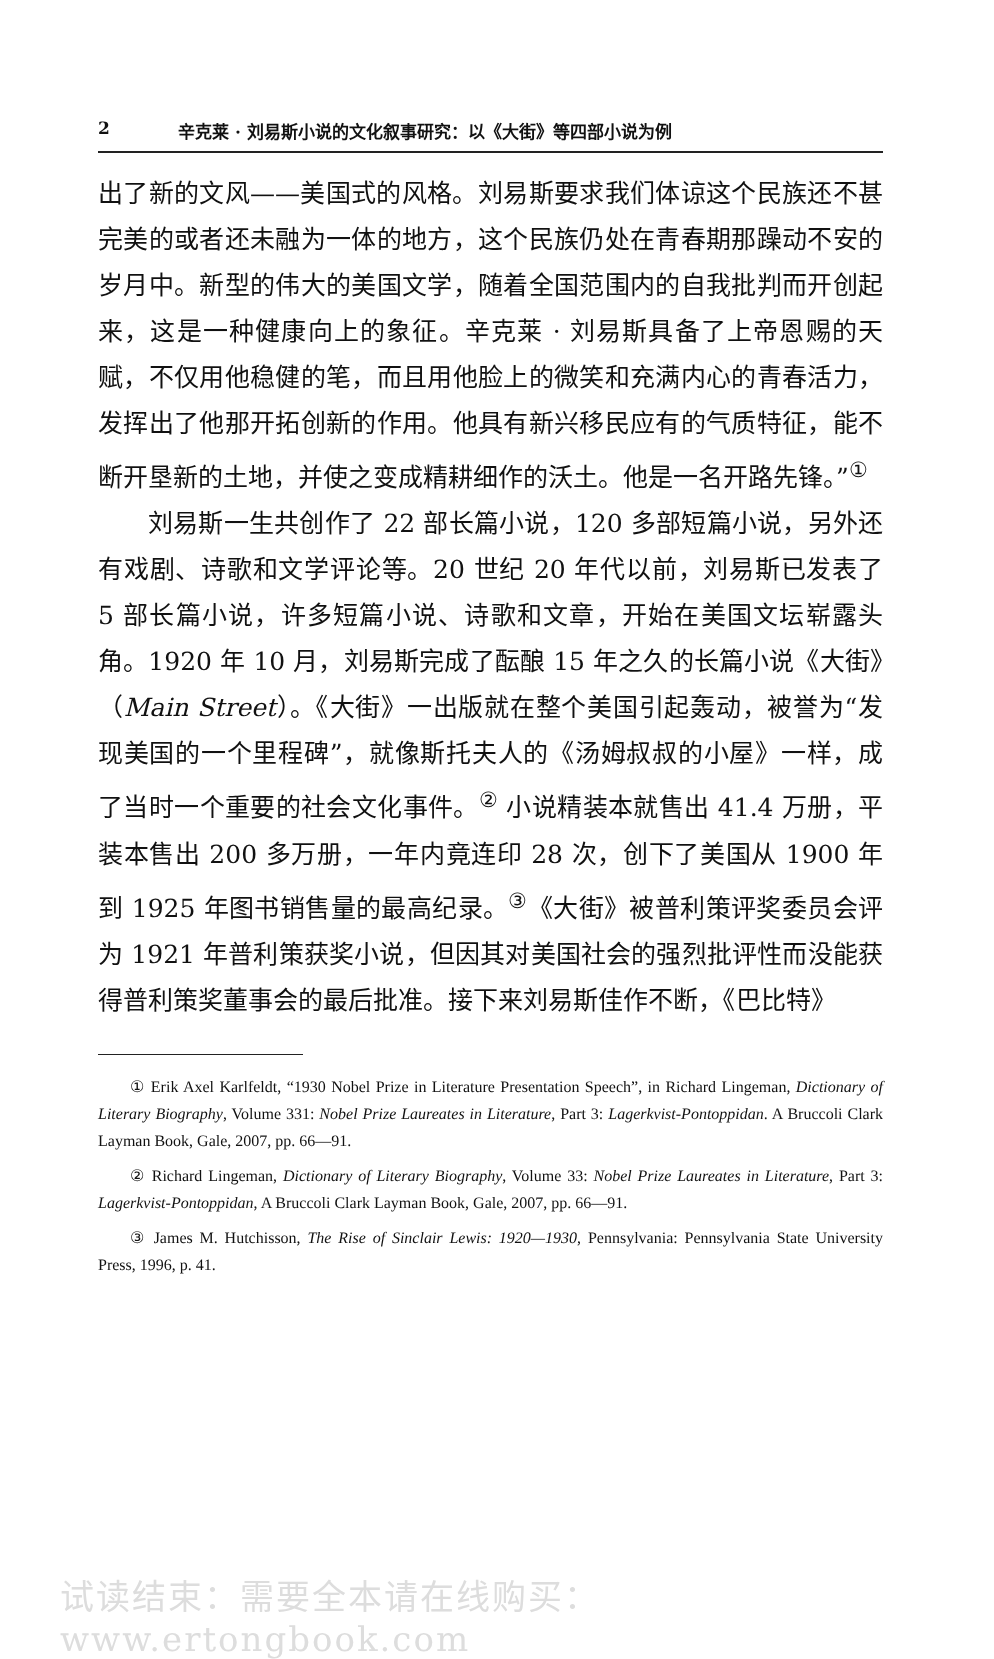2 辛克莱 · 刘易斯小说的文化叙事研究：以《大街》等四部小说为例
出了新的文风——美国式的风格。刘易斯要求我们体谅这个民族还不甚完美的或者还未融为一体的地方，这个民族仍处在青春期那躁动不安的岁月中。新型的伟大的美国文学，随着全国范围内的自我批判而开创起来，这是一种健康向上的象征。辛克莱 · 刘易斯具备了上帝恩赐的天赋，不仅用他稳健的笔，而且用他脸上的微笑和充满内心的青春活力，发挥出了他那开拓创新的作用。他具有新兴移民应有的气质特征，能不断开垦新的土地，并使之变成精耕细作的沃土。他是一名开路先锋。”<sup>①</sup>
刘易斯一生共创作了 22 部长篇小说，120 多部短篇小说，另外还有戏剧、诗歌和文学评论等。20 世纪 20 年代以前，刘易斯已发表了 5 部长篇小说，许多短篇小说、诗歌和文章，开始在美国文坛崭露头角。1920 年 10 月，刘易斯完成了酝酿 15 年之久的长篇小说《大街》（Main Street）。《大街》一出版就在整个美国引起轰动，被誉为“发现美国的一个里程碑”，就像斯托夫人的《汤姆叔叔的小屋》一样，成了当时一个重要的社会文化事件。<sup>②</sup> 小说精装本就售出 41.4 万册，平装本售出 200 多万册，一年内竟连印 28 次，创下了美国从 1900 年到 1925 年图书销售量的最高纪录。<sup>③</sup>《大街》被普利策评奖委员会评为 1921 年普利策获奖小说，但因其对美国社会的强烈批评性而没能获得普利策奖董事会的最后批准。接下来刘易斯佳作不断，《巴比特》
① Erik Axel Karlfeldt, “1930 Nobel Prize in Literature Presentation Speech”, in Richard Lingeman, Dictionary of Literary Biography, Volume 331: Nobel Prize Laureates in Literature, Part 3: Lagerkvist-Pontoppidan. A Bruccoli Clark Layman Book, Gale, 2007, pp. 66—91.
② Richard Lingeman, Dictionary of Literary Biography, Volume 33: Nobel Prize Laureates in Literature, Part 3: Lagerkvist-Pontoppidan, A Bruccoli Clark Layman Book, Gale, 2007, pp. 66—91.
③ James M. Hutchisson, The Rise of Sinclair Lewis: 1920—1930, Pennsylvania: Pennsylvania State University Press, 1996, p. 41.
试读结束：需要全本请在线购买： www.ertongbook.com